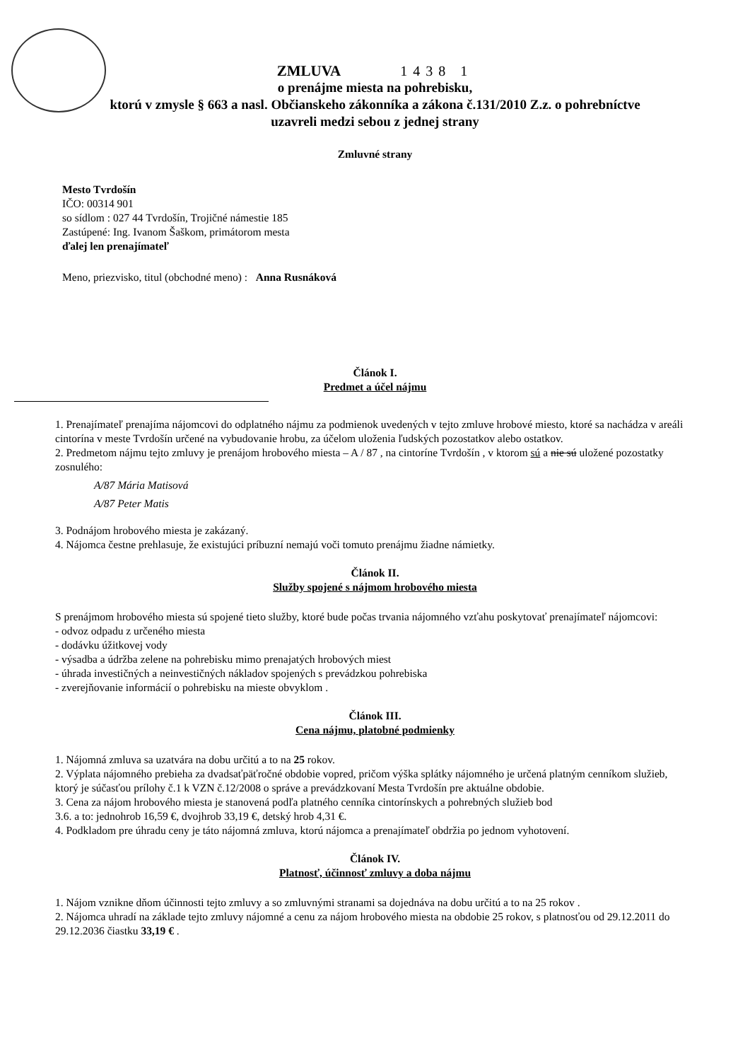ZMLUVA 1438 1
o prenájme miesta na pohrebisku,
ktorú v zmysle § 663 a nasl. Občianskeho zákonníka a zákona č.131/2010 Z.z. o pohrebníctve
uzavreli medzi sebou z jednej strany
Zmluvné strany
Mesto Tvrdošín
IČO: 00314 901
so sídlom : 027 44 Tvrdošín, Trojičné námestie 185
Zastúpené: Ing. Ivanom Šaškom, primátorom mesta
ďalej len prenajímateľ
Meno, priezvisko, titul (obchodné meno) : Anna Rusnáková
Článok I.
Predmet a účel nájmu
1. Prenajímateľ prenajíma nájomcovi do odplatného nájmu za podmienok uvedených v tejto zmluve hrobové miesto, ktoré sa nachádza v areáli cintorína v meste Tvrdošín určené na vybudovanie hrobu, za účelom uloženia ľudských pozostatkov alebo ostatkov.
2. Predmetom nájmu tejto zmluvy je prenájom hrobového miesta – A / 87 , na cintoríne Tvrdošín , v ktorom sú a nie sú uložené pozostatky zosnulého:
A/87 Mária Matisová
A/87 Peter Matis
3. Podnájom hrobového miesta je zakázaný.
4. Nájomca čestne prehlasuje, že existujúci príbuzní nemajú voči tomuto prenájmu žiadne námietky.
Článok II.
Služby spojené s nájmom hrobového miesta
S prenájmom hrobového miesta sú spojené tieto služby, ktoré bude počas trvania nájomného vzťahu poskytovať prenajímateľ nájomcovi:
- odvoz odpadu z určeného miesta
- dodávku úžitkovej vody
- výsadba a údržba zelene na pohrebisku mimo prenajatých hrobových miest
- úhrada investičných a neinvestičných nákladov spojených s prevádzkou pohrebiska
- zverejňovanie informácií o pohrebisku na mieste obvyklom .
Článok III.
Cena nájmu, platobné podmienky
1. Nájomná zmluva sa uzatvára na dobu určitú a to na 25 rokov.
2. Výplata nájomného prebieha za dvadsaťpäťročné obdobie vopred, pričom výška splátky nájomného je určená platným cenníkom služieb, ktorý je súčasťou prílohy č.1 k VZN č.12/2008 o správe a prevádzkovaní Mesta Tvrdošín pre aktuálne obdobie.
3. Cena za nájom hrobového miesta je stanovená podľa platného cenníka cintorínskych a pohrebných služieb bod
3.6. a to: jednohrob 16,59 €, dvojhrob 33,19 €, detský hrob 4,31 €.
4. Podkladom pre úhradu ceny je táto nájomná zmluva, ktorú nájomca a prenajímateľ obdržia po jednom vyhotovení.
Článok IV.
Platnosť, účinnosť zmluvy a doba nájmu
1. Nájom vznikne dňom účinnosti tejto zmluvy a so zmluvnými stranami sa dojednáva na dobu určitú a to na 25 rokov .
2. Nájomca uhradí na základe tejto zmluvy nájomné a cenu za nájom hrobového miesta na obdobie 25 rokov, s platnosťou od 29.12.2011 do 29.12.2036 čiastku 33,19 € .